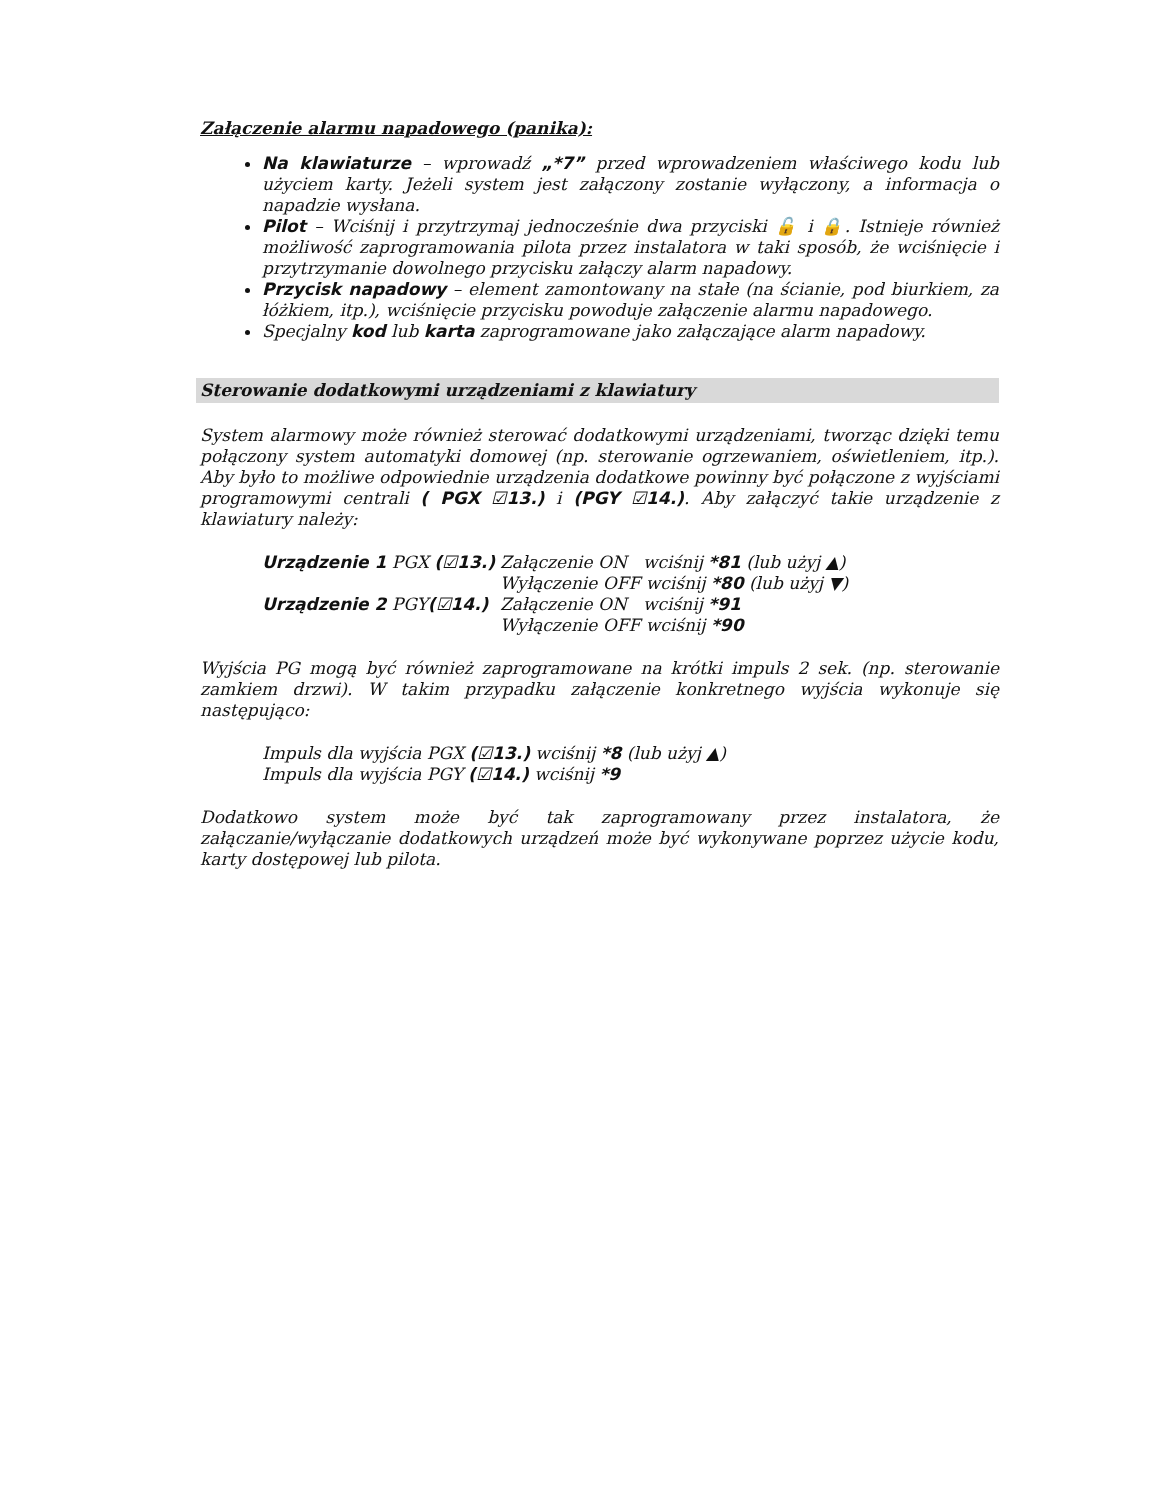Załączenie alarmu napadowego (panika):
Na klawiaturze – wprowadź „*7” przed wprowadzeniem właściwego kodu lub użyciem karty. Jeżeli system jest załączony zostanie wyłączony, a informacja o napadzie wysłana.
Pilot – Wciśnij i przytrzymaj jednocześnie dwa przyciski 🔓 i 🔒. Istnieje również możliwość zaprogramowania pilota przez instalatora w taki sposób, że wciśnięcie i przytrzymanie dowolnego przycisku załączy alarm napadowy.
Przycisk napadowy – element zamontowany na stałe (na ścianie, pod biurkiem, za łóżkiem, itp.), wciśnięcie przycisku powoduje załączenie alarmu napadowego.
Specjalny kod lub karta zaprogramowane jako załączające alarm napadowy.
Sterowanie dodatkowymi urządzeniami z klawiatury
System alarmowy może również sterować dodatkowymi urządzeniami, tworząc dzięki temu połączony system automatyki domowej (np. sterowanie ogrzewaniem, oświetleniem, itp.). Aby było to możliwe odpowiednie urządzenia dodatkowe powinny być połączone z wyjściami programowymi centrali ( PGX ☑13.) i (PGY ☑14.). Aby załączyć takie urządzenie z klawiatury należy:
Urządzenie 1 PGX (☑13.) Załączenie ON wciśnij *81 (lub użyj ▲)
Wyłączenie OFF wciśnij *80 (lub użyj ▼)
Urządzenie 2 PGY(☑14.) Załączenie ON wciśnij *91
Wyłączenie OFF wciśnij *90
Wyjścia PG mogą być również zaprogramowane na krótki impuls 2 sek. (np. sterowanie zamkiem drzwi). W takim przypadku załączenie konkretnego wyjścia wykonuje się następująco:
Impuls dla wyjścia PGX (☑13.) wciśnij *8 (lub użyj ▲)
Impuls dla wyjścia PGY (☑14.) wciśnij *9
Dodatkowo system może być tak zaprogramowany przez instalatora, że załączanie/wyłączanie dodatkowych urządzeń może być wykonywane poprzez użycie kodu, karty dostępowej lub pilota.